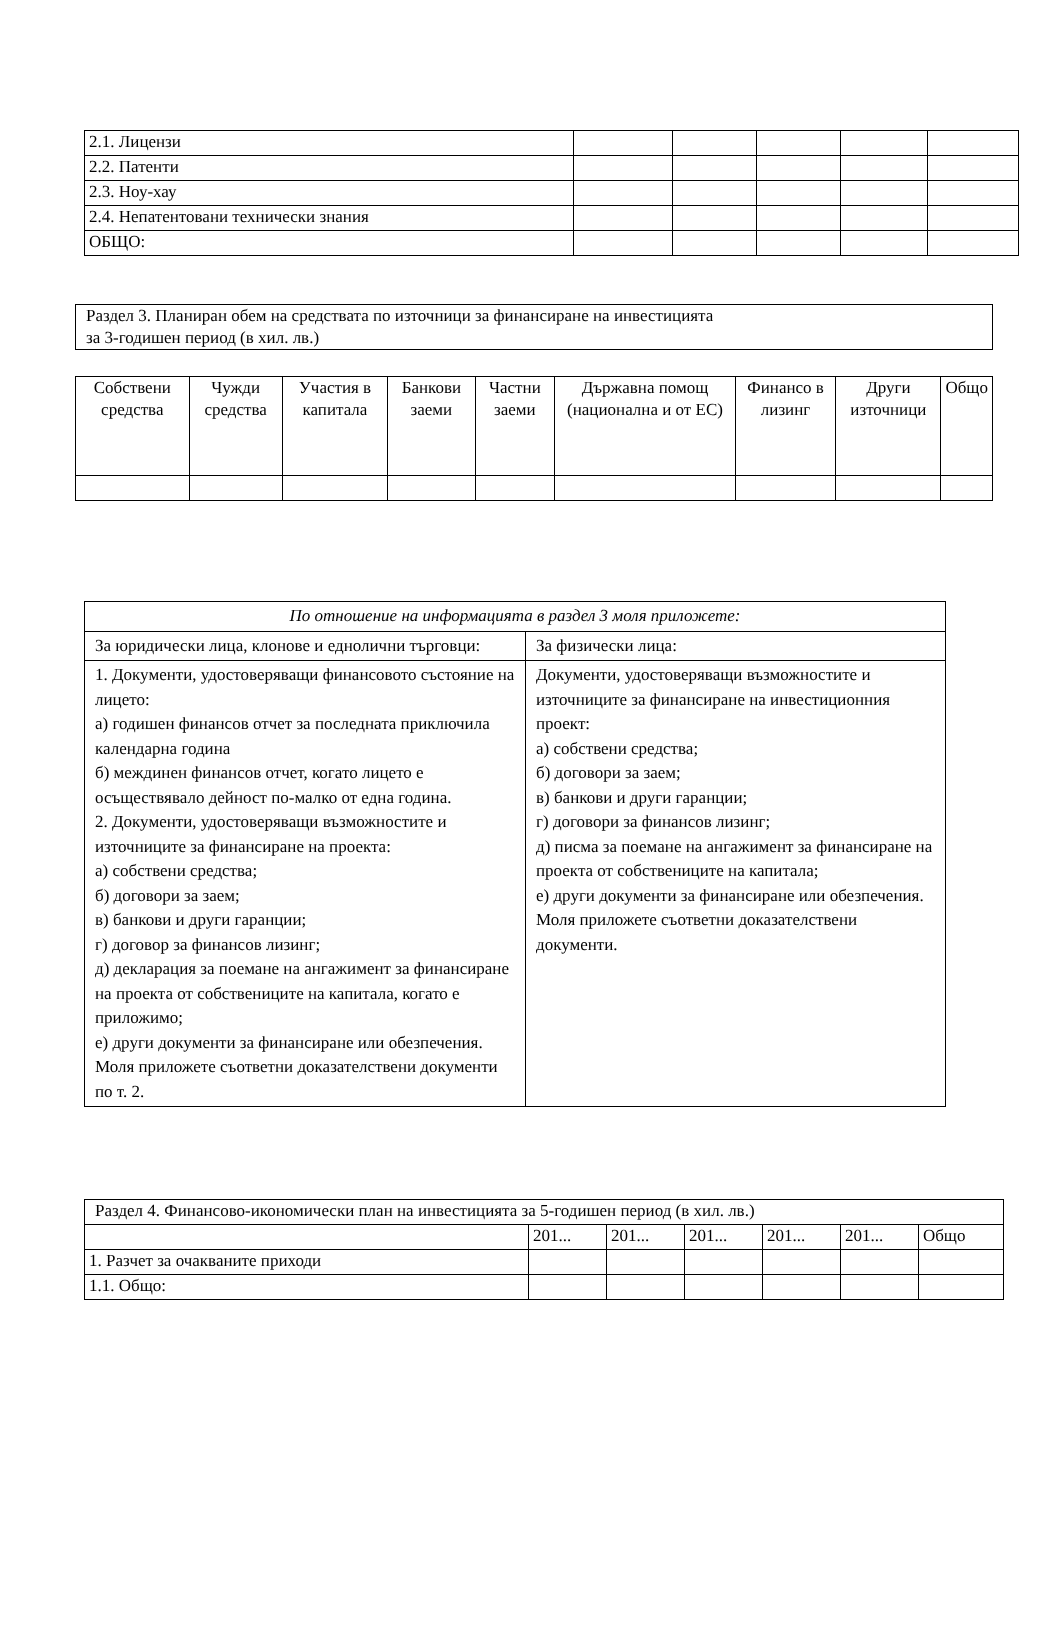| 2.1. Лицензи | | | | | |
| 2.2. Патенти | | | | | |
| 2.3. Ноу-хау | | | | | |
| 2.4. Непатентовани технически знания | | | | | |
| ОБЩО: | | | | | |
Раздел 3. Планиран обем на средствата по източници за финансиране на инвестицията
за 3-годишен период (в хил. лв.)
| Собствени средства | Чужди средства | Участия в капитала | Банкови заеми | Частни заеми | Държавна помощ (национална и от ЕС) | Финансо в лизинг | Други източници | Общо |
| --- | --- | --- | --- | --- | --- | --- | --- | --- |
| По отношение на информацията в раздел 3 моля приложете: | |
| За юридически лица, клонове и еднолични търговци: | За физически лица: |
| 1. Документи, удостоверяващи финансовото състояние на лицето: а) годишен финансов отчет за последната приключила календарна година б) междинен финансов отчет, когато лицето е осъществявало дейност по-малко от една година. 2. Документи, удостоверяващи възможностите и източниците за финансиране на проекта: а) собствени средства; б) договори за заем; в) банкови и други гаранции; г) договор за финансов лизинг; д) декларация за поемане на ангажимент за финансиране на проекта от собствениците на капитала, когато е приложимо; е) други документи за финансиране или обезпечения. Моля приложете съответни доказателствени документи по т. 2. | Документи, удостоверяващи възможностите и източниците за финансиране на инвестиционния проект: а) собствени средства; б) договори за заем; в) банкови и други гаранции; г) договори за финансов лизинг; д) писма за поемане на ангажимент за финансиране на проекта от собствениците на капитала; е) други документи за финансиране или обезпечения. Моля приложете съответни доказателствени документи. |
| Раздел 4. Финансово-икономически план на инвестицията за 5-годишен период (в хил. лв.) | | | | | | |
| | 201... | 201... | 201... | 201... | 201... | Общо |
| 1. Разчет за очакваните приходи | | | | | | |
| 1.1. Общо: | | | | | | |